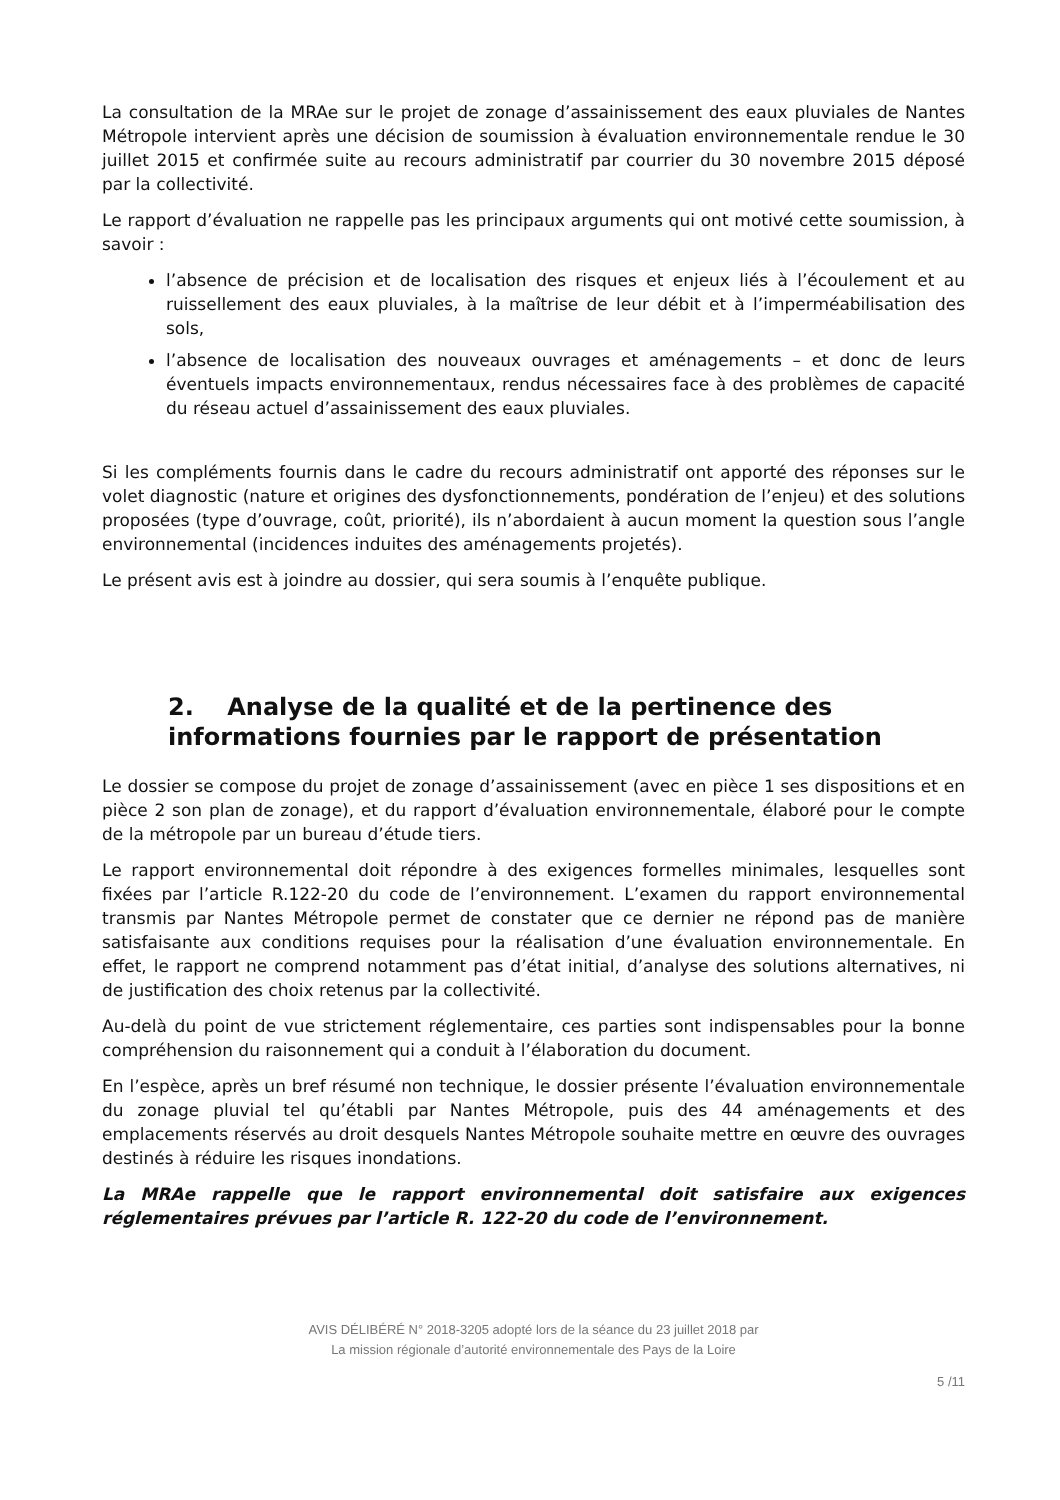La consultation de la MRAe sur le projet de zonage d’assainissement des eaux pluviales de Nantes Métropole intervient après une décision de soumission à évaluation environnementale rendue le 30 juillet 2015 et confirmée suite au recours administratif par courrier du 30 novembre 2015 déposé par la collectivité.
Le rapport d’évaluation ne rappelle pas les principaux arguments qui ont motivé cette soumission, à savoir :
l’absence de précision et de localisation des risques et enjeux liés à l’écoulement et au ruissellement des eaux pluviales, à la maîtrise de leur débit et à l’imperméabilisation des sols,
l’absence de localisation des nouveaux ouvrages et aménagements – et donc de leurs éventuels impacts environnementaux, rendus nécessaires face à des problèmes de capacité du réseau actuel d’assainissement des eaux pluviales.
Si les compléments fournis dans le cadre du recours administratif ont apporté des réponses sur le volet diagnostic (nature et origines des dysfonctionnements, pondération de l’enjeu) et des solutions proposées (type d’ouvrage, coût, priorité), ils n’abordaient à aucun moment la question sous l’angle environnemental (incidences induites des aménagements projetés).
Le présent avis est à joindre au dossier, qui sera soumis à l’enquête publique.
2. Analyse de la qualité et de la pertinence des informations fournies par le rapport de présentation
Le dossier se compose du projet de zonage d’assainissement (avec en pièce 1 ses dispositions et en pièce 2 son plan de zonage), et du rapport d’évaluation environnementale, élaboré pour le compte de la métropole par un bureau d’étude tiers.
Le rapport environnemental doit répondre à des exigences formelles minimales, lesquelles sont fixées par l’article R.122-20 du code de l’environnement. L’examen du rapport environnemental transmis par Nantes Métropole permet de constater que ce dernier ne répond pas de manière satisfaisante aux conditions requises pour la réalisation d’une évaluation environnementale. En effet, le rapport ne comprend notamment pas d’état initial, d’analyse des solutions alternatives, ni de justification des choix retenus par la collectivité.
Au-delà du point de vue strictement réglementaire, ces parties sont indispensables pour la bonne compréhension du raisonnement qui a conduit à l’élaboration du document.
En l’espèce, après un bref résumé non technique, le dossier présente l’évaluation environnementale du zonage pluvial tel qu’établi par Nantes Métropole, puis des 44 aménagements et des emplacements réservés au droit desquels Nantes Métropole souhaite mettre en œuvre des ouvrages destinés à réduire les risques inondations.
La MRAe rappelle que le rapport environnemental doit satisfaire aux exigences réglementaires prévues par l’article R. 122-20 du code de l’environnement.
AVIS DÉLIBÉRÉ N° 2018-3205 adopté lors de la séance du 23 juillet 2018 par
La mission régionale d’autorité environnementale des Pays de la Loire
5 /11